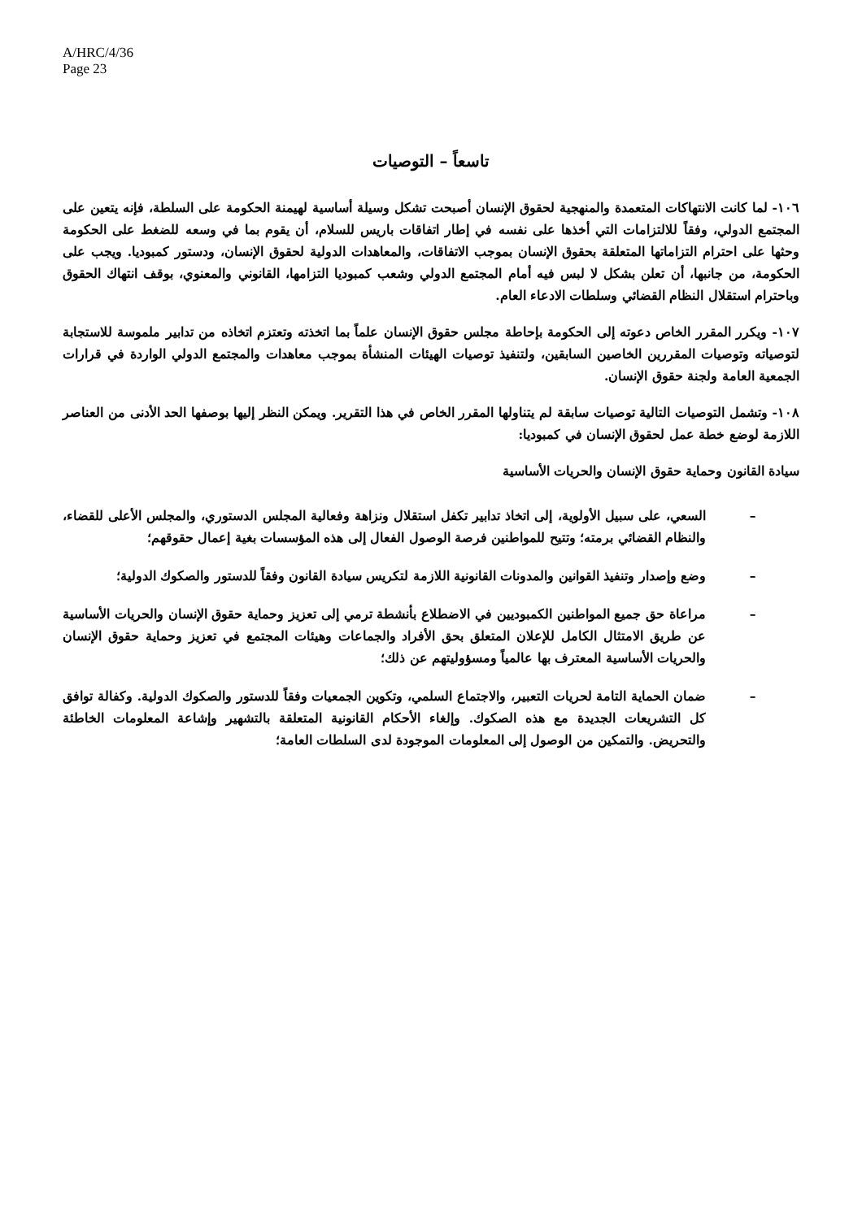A/HRC/4/36
Page 23
تاسعاً – التوصيات
١٠٦- لما كانت الانتهاكات المتعمدة والمنهجية لحقوق الإنسان أصبحت تشكل وسيلة أساسية لهيمنة الحكومة على السلطة، فإنه يتعين على المجتمع الدولي، وفقاً للالتزامات التي أخذها على نفسه في إطار اتفاقات باريس للسلام، أن يقوم بما في وسعه للضغط على الحكومة وحثها على احترام التزاماتها المتعلقة بحقوق الإنسان بموجب الاتفاقات، والمعاهدات الدولية لحقوق الإنسان، ودستور كمبوديا. ويجب على الحكومة، من جانبها، أن تعلن بشكل لا لبس فيه أمام المجتمع الدولي وشعب كمبوديا التزامها، القانوني والمعنوي، بوقف انتهاك الحقوق وباحترام استقلال النظام القضائي وسلطات الادعاء العام.
١٠٧- ويكرر المقرر الخاص دعوته إلى الحكومة بإحاطة مجلس حقوق الإنسان علماً بما اتخذته وتعتزم اتخاذه من تدابير ملموسة للاستجابة لتوصياته وتوصيات المقررين الخاصين السابقين، ولتنفيذ توصيات الهيئات المنشأة بموجب معاهدات والمجتمع الدولي الواردة في قرارات الجمعية العامة ولجنة حقوق الإنسان.
١٠٨- وتشمل التوصيات التالية توصيات سابقة لم يتناولها المقرر الخاص في هذا التقرير. ويمكن النظر إليها بوصفها الحد الأدنى من العناصر اللازمة لوضع خطة عمل لحقوق الإنسان في كمبوديا:
سيادة القانون وحماية حقوق الإنسان والحريات الأساسية
– السعي، على سبيل الأولوية، إلى اتخاذ تدابير تكفل استقلال ونزاهة وفعالية المجلس الدستوري، والمجلس الأعلى للقضاء، والنظام القضائي برمته؛ وتتيح للمواطنين فرصة الوصول الفعال إلى هذه المؤسسات بغية إعمال حقوقهم؛
– وضع وإصدار وتنفيذ القوانين والمدونات القانونية اللازمة لتكريس سيادة القانون وفقاً للدستور والصكوك الدولية؛
– مراعاة حق جميع المواطنين الكمبوديين في الاضطلاع بأنشطة ترمي إلى تعزيز وحماية حقوق الإنسان والحريات الأساسية عن طريق الامتثال الكامل للإعلان المتعلق بحق الأفراد والجماعات وهيئات المجتمع في تعزيز وحماية حقوق الإنسان والحريات الأساسية المعترف بها عالمياً ومسؤوليتهم عن ذلك؛
– ضمان الحماية التامة لحريات التعبير، والاجتماع السلمي، وتكوين الجمعيات وفقاً للدستور والصكوك الدولية. وكفالة توافق كل التشريعات الجديدة مع هذه الصكوك. وإلغاء الأحكام القانونية المتعلقة بالتشهير وإشاعة المعلومات الخاطئة والتحريض. والتمكين من الوصول إلى المعلومات الموجودة لدى السلطات العامة؛